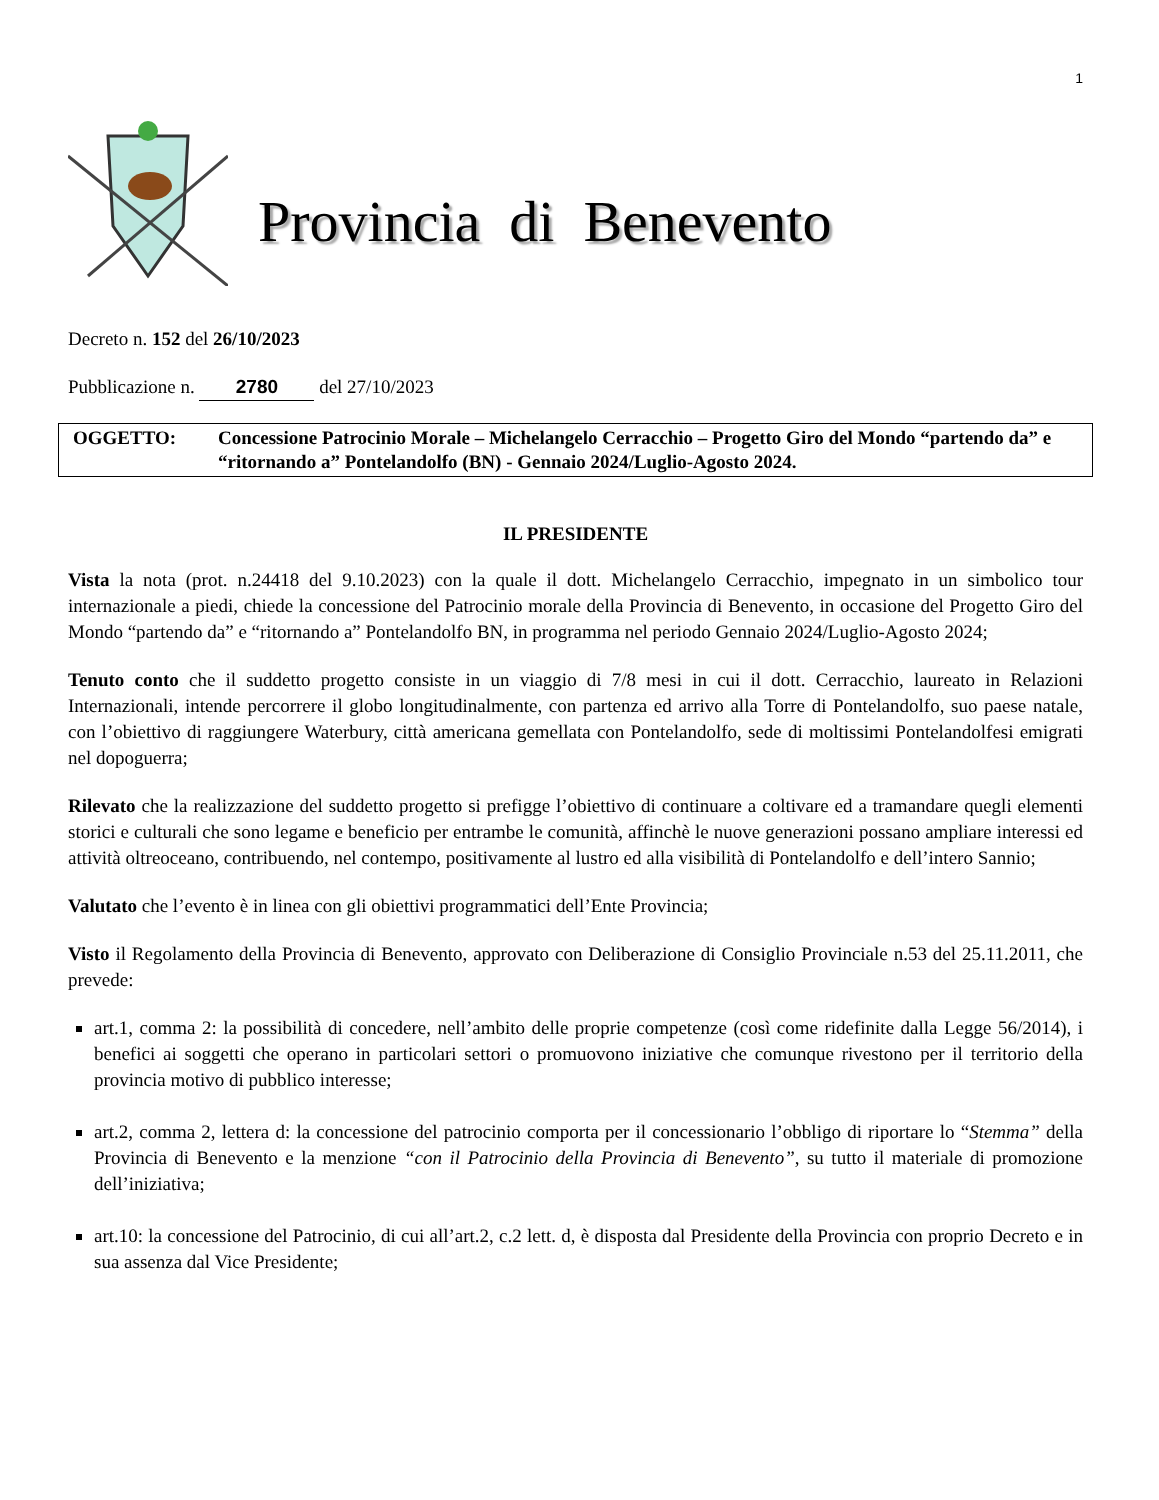1
Provincia di Benevento
Decreto n. 152 del 26/10/2023
Pubblicazione n. 2780 del 27/10/2023
OGGETTO: Concessione Patrocinio Morale – Michelangelo Cerracchio – Progetto Giro del Mondo “partendo da” e “ritornando a” Pontelandolfo (BN) - Gennaio 2024/Luglio-Agosto 2024.
IL PRESIDENTE
Vista la nota (prot. n.24418 del 9.10.2023) con la quale il dott. Michelangelo Cerracchio, impegnato in un simbolico tour internazionale a piedi, chiede la concessione del Patrocinio morale della Provincia di Benevento, in occasione del Progetto Giro del Mondo “partendo da” e “ritornando a” Pontelandolfo BN, in programma nel periodo Gennaio 2024/Luglio-Agosto 2024;
Tenuto conto che il suddetto progetto consiste in un viaggio di 7/8 mesi in cui il dott. Cerracchio, laureato in Relazioni Internazionali, intende percorrere il globo longitudinalmente, con partenza ed arrivo alla Torre di Pontelandolfo, suo paese natale, con l’obiettivo di raggiungere Waterbury, città americana gemellata con Pontelandolfo, sede di moltissimi Pontelandolfesi emigrati nel dopoguerra;
Rilevato che la realizzazione del suddetto progetto si prefigge l’obiettivo di continuare a coltivare ed a tramandare quegli elementi storici e culturali che sono legame e beneficio per entrambe le comunità, affinchè le nuove generazioni possano ampliare interessi ed attività oltreoceano, contribuendo, nel contempo, positivamente al lustro ed alla visibilità di Pontelandolfo e dell’intero Sannio;
Valutato che l’evento è in linea con gli obiettivi programmatici dell’Ente Provincia;
Visto il Regolamento della Provincia di Benevento, approvato con Deliberazione di Consiglio Provinciale n.53 del 25.11.2011, che prevede:
art.1, comma 2: la possibilità di concedere, nell’ambito delle proprie competenze (così come ridefinite dalla Legge 56/2014), i benefici ai soggetti che operano in particolari settori o promuovono iniziative che comunque rivestono per il territorio della provincia motivo di pubblico interesse;
art.2, comma 2, lettera d: la concessione del patrocinio comporta per il concessionario l’obbligo di riportare lo “Stemma” della Provincia di Benevento e la menzione “con il Patrocinio della Provincia di Benevento”, su tutto il materiale di promozione dell’iniziativa;
art.10: la concessione del Patrocinio, di cui all’art.2, c.2 lett. d, è disposta dal Presidente della Provincia con proprio Decreto e in sua assenza dal Vice Presidente;